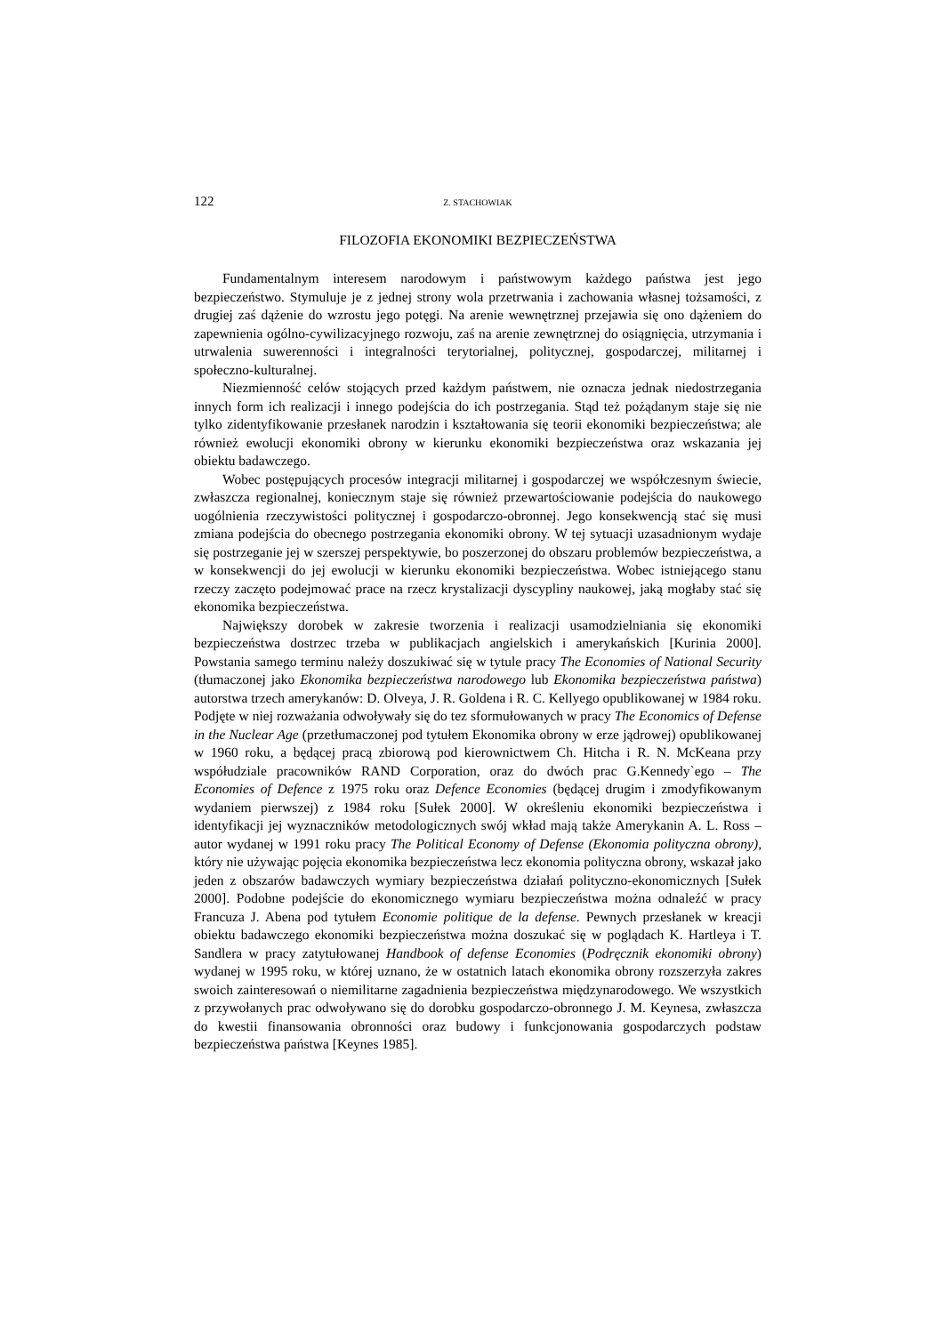122 Z. STACHOWIAK
FILOZOFIA EKONOMIKI BEZPIECZEŃSTWA
Fundamentalnym interesem narodowym i państwowym każdego państwa jest jego bezpieczeństwo. Stymuluje je z jednej strony wola przetrwania i zachowania własnej tożsamości, z drugiej zaś dążenie do wzrostu jego potęgi. Na arenie wewnętrznej przejawia się ono dążeniem do zapewnienia ogólno-cywilizacyjnego rozwoju, zaś na arenie zewnętrznej do osiągnięcia, utrzymania i utrwalenia suwerenności i integralności terytorialnej, politycznej, gospodarczej, militarnej i społeczno-kulturalnej.
Niezmienność celów stojących przed każdym państwem, nie oznacza jednak niedostrzegania innych form ich realizacji i innego podejścia do ich postrzegania. Stąd też pożądanym staje się nie tylko zidentyfikowanie przesłanek narodzin i kształtowania się teorii ekonomiki bezpieczeństwa; ale również ewolucji ekonomiki obrony w kierunku ekonomiki bezpieczeństwa oraz wskazania jej obiektu badawczego.
Wobec postępujących procesów integracji militarnej i gospodarczej we współczesnym świecie, zwłaszcza regionalnej, koniecznym staje się również przewartościowanie podejścia do naukowego uogólnienia rzeczywistości politycznej i gospodarczo-obronnej. Jego konsekwencją stać się musi zmiana podejścia do obecnego postrzegania ekonomiki obrony. W tej sytuacji uzasadnionym wydaje się postrzeganie jej w szerszej perspektywie, bo poszerzonej do obszaru problemów bezpieczeństwa, a w konsekwencji do jej ewolucji w kierunku ekonomiki bezpieczeństwa. Wobec istniejącego stanu rzeczy zaczęto podejmować prace na rzecz krystalizacji dyscypliny naukowej, jaką mogłaby stać się ekonomika bezpieczeństwa.
Największy dorobek w zakresie tworzenia i realizacji usamodzielniania się ekonomiki bezpieczeństwa dostrzec trzeba w publikacjach angielskich i amerykańskich [Kurinia 2000]. Powstania samego terminu należy doszukiwać się w tytule pracy The Economies of National Security (tłumaczonej jako Ekonomika bezpieczeństwa narodowego lub Ekonomika bezpieczeństwa państwa) autorstwa trzech amerykanów: D. Olveya, J. R. Goldena i R. C. Kellyego opublikowanej w 1984 roku. Podjęte w niej rozważania odwoływały się do tez sformułowanych w pracy The Economics of Defense in the Nuclear Age (przetłumaczonej pod tytułem Ekonomika obrony w erze jądrowej) opublikowanej w 1960 roku, a będącej pracą zbiorową pod kierownictwem Ch. Hitcha i R. N. McKeana przy współudziale pracowników RAND Corporation, oraz do dwóch prac G.Kennedy`ego – The Economies of Defence z 1975 roku oraz Defence Economies (będącej drugim i zmodyfikowanym wydaniem pierwszej) z 1984 roku [Sułek 2000]. W określeniu ekonomiki bezpieczeństwa i identyfikacji jej wyznaczników metodologicznych swój wkład mają także Amerykanin A. L. Ross – autor wydanej w 1991 roku pracy The Political Economy of Defense (Ekonomia polityczna obrony), który nie używając pojęcia ekonomika bezpieczeństwa lecz ekonomia polityczna obrony, wskazał jako jeden z obszarów badawczych wymiary bezpieczeństwa działań polityczno-ekonomicznych [Sułek 2000]. Podobne podejście do ekonomicznego wymiaru bezpieczeństwa można odnaleźć w pracy Francuza J. Abena pod tytułem Economie politique de la defense. Pewnych przesłanek w kreacji obiektu badawczego ekonomiki bezpieczeństwa można doszukać się w poglądach K. Hartleya i T. Sandlera w pracy zatytułowanej Handbook of defense Economies (Podręcznik ekonomiki obrony) wydanej w 1995 roku, w której uznano, że w ostatnich latach ekonomika obrony rozszerzyła zakres swoich zainteresowań o niemilitarne zagadnienia bezpieczeństwa międzynarodowego. We wszystkich z przywołanych prac odwoływano się do dorobku gospodarczo-obronnego J. M. Keynesa, zwłaszcza do kwestii finansowania obronności oraz budowy i funkcjonowania gospodarczych podstaw bezpieczeństwa państwa [Keynes 1985].